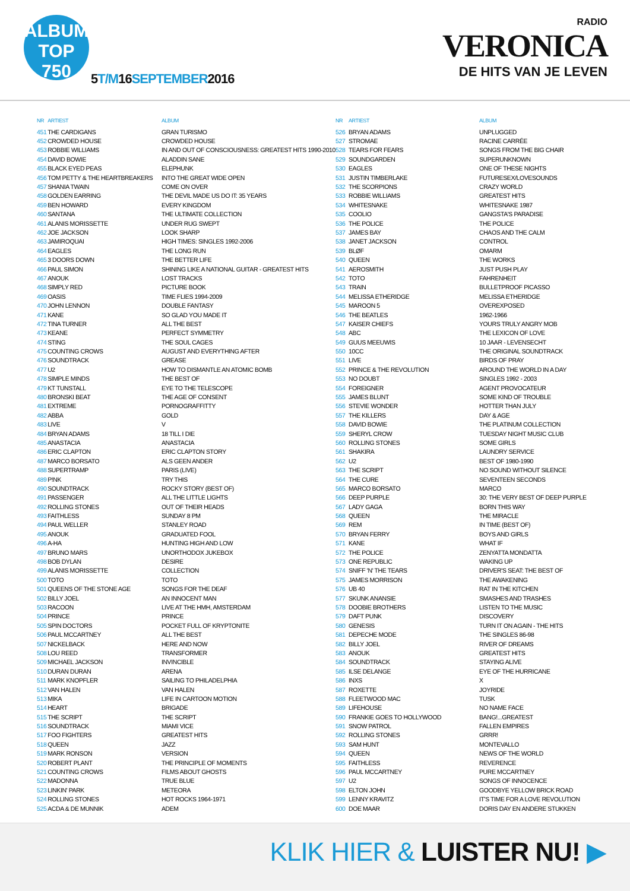ALBUM
TOP
750
5 T/M16 SEPTEMBER2016
RADIO
VERONICA
DE HITS VAN JE LEVEN
| NR | ARTIEST | ALBUM |
| --- | --- | --- |
| 451 | THE CARDIGANS | GRAN TURISMO |
| 452 | CROWDED HOUSE | CROWDED HOUSE |
| 453 | ROBBIE WILLIAMS | IN AND OUT OF CONSCIOUSNESS: GREATEST HITS 1990-2010 |
| 454 | DAVID BOWIE | ALADDIN SANE |
| 455 | BLACK EYED PEAS | ELEPHUNK |
| 456 | TOM PETTY & THE HEARTBREAKERS | INTO THE GREAT WIDE OPEN |
| 457 | SHANIA TWAIN | COME ON OVER |
| 458 | GOLDEN EARRING | THE DEVIL MADE US DO IT: 35 YEARS |
| 459 | BEN HOWARD | EVERY KINGDOM |
| 460 | SANTANA | THE ULTIMATE COLLECTION |
| 461 | ALANIS MORISSETTE | UNDER RUG SWEPT |
| 462 | JOE JACKSON | LOOK SHARP |
| 463 | JAMIROQUAI | HIGH TIMES: SINGLES 1992-2006 |
| 464 | EAGLES | THE LONG RUN |
| 465 | 3 DOORS DOWN | THE BETTER LIFE |
| 466 | PAUL SIMON | SHINING LIKE A NATIONAL GUITAR - GREATEST HITS |
| 467 | ANOUK | LOST TRACKS |
| 468 | SIMPLY RED | PICTURE BOOK |
| 469 | OASIS | TIME FLIES 1994-2009 |
| 470 | JOHN LENNON | DOUBLE FANTASY |
| 471 | KANE | SO GLAD YOU MADE IT |
| 472 | TINA TURNER | ALL THE BEST |
| 473 | KEANE | PERFECT SYMMETRY |
| 474 | STING | THE SOUL CAGES |
| 475 | COUNTING CROWS | AUGUST AND EVERYTHING AFTER |
| 476 | SOUNDTRACK | GREASE |
| 477 | U2 | HOW TO DISMANTLE AN ATOMIC BOMB |
| 478 | SIMPLE MINDS | THE BEST OF |
| 479 | KT TUNSTALL | EYE TO THE TELESCOPE |
| 480 | BRONSKI BEAT | THE AGE OF CONSENT |
| 481 | EXTREME | PORNOGRAFFITTY |
| 482 | ABBA | GOLD |
| 483 | LIVE | V |
| 484 | BRYAN ADAMS | 18 TILL I DIE |
| 485 | ANASTACIA | ANASTACIA |
| 486 | ERIC CLAPTON | ERIC CLAPTON STORY |
| 487 | MARCO BORSATO | ALS GEEN ANDER |
| 488 | SUPERTRAMP | PARIS (LIVE) |
| 489 | P!NK | TRY THIS |
| 490 | SOUNDTRACK | ROCKY STORY (BEST OF) |
| 491 | PASSENGER | ALL THE LITTLE LIGHTS |
| 492 | ROLLING STONES | OUT OF THEIR HEADS |
| 493 | FAITHLESS | SUNDAY 8 PM |
| 494 | PAUL WELLER | STANLEY ROAD |
| 495 | ANOUK | GRADUATED FOOL |
| 496 | A-HA | HUNTING HIGH AND LOW |
| 497 | BRUNO MARS | UNORTHODOX JUKEBOX |
| 498 | BOB DYLAN | DESIRE |
| 499 | ALANIS MORISSETTE | COLLECTION |
| 500 | TOTO | TOTO |
| 501 | QUEENS OF THE STONE AGE | SONGS FOR THE DEAF |
| 502 | BILLY JOEL | AN INNOCENT MAN |
| 503 | RACOON | LIVE AT THE HMH, AMSTERDAM |
| 504 | PRINCE | PRINCE |
| 505 | SPIN DOCTORS | POCKET FULL OF KRYPTONITE |
| 506 | PAUL MCCARTNEY | ALL THE BEST |
| 507 | NICKELBACK | HERE AND NOW |
| 508 | LOU REED | TRANSFORMER |
| 509 | MICHAEL JACKSON | INVINCIBLE |
| 510 | DURAN DURAN | ARENA |
| 511 | MARK KNOPFLER | SAILING TO PHILADELPHIA |
| 512 | VAN HALEN | VAN HALEN |
| 513 | MIKA | LIFE IN CARTOON MOTION |
| 514 | HEART | BRIGADE |
| 515 | THE SCRIPT | THE SCRIPT |
| 516 | SOUNDTRACK | MIAMI VICE |
| 517 | FOO FIGHTERS | GREATEST HITS |
| 518 | QUEEN | JAZZ |
| 519 | MARK RONSON | VERSION |
| 520 | ROBERT PLANT | THE PRINCIPLE OF MOMENTS |
| 521 | COUNTING CROWS | FILMS ABOUT GHOSTS |
| 522 | MADONNA | TRUE BLUE |
| 523 | LINKIN' PARK | METEORA |
| 524 | ROLLING STONES | HOT ROCKS 1964-1971 |
| 525 | ACDA & DE MUNNIK | ADEM |
| NR | ARTIEST | ALBUM |
| --- | --- | --- |
| 526 | BRYAN ADAMS | UNPLUGGED |
| 527 | STROMAE | RACINE CARRÉE |
| 528 | TEARS FOR FEARS | SONGS FROM THE BIG CHAIR |
| 529 | SOUNDGARDEN | SUPERUNKNOWN |
| 530 | EAGLES | ONE OF THESE NIGHTS |
| 531 | JUSTIN TIMBERLAKE | FUTURESEX/LOVESOUNDS |
| 532 | THE SCORPIONS | CRAZY WORLD |
| 533 | ROBBIE WILLIAMS | GREATEST HITS |
| 534 | WHITESNAKE | WHITESNAKE 1987 |
| 535 | COOLIO | GANGSTA'S PARADISE |
| 536 | THE POLICE | THE POLICE |
| 537 | JAMES BAY | CHAOS AND THE CALM |
| 538 | JANET JACKSON | CONTROL |
| 539 | BLØF | OMARM |
| 540 | QUEEN | THE WORKS |
| 541 | AEROSMITH | JUST PUSH PLAY |
| 542 | TOTO | FAHRENHEIT |
| 543 | TRAIN | BULLETPROOF PICASSO |
| 544 | MELISSA ETHERIDGE | MELISSA ETHERIDGE |
| 545 | MAROON 5 | OVEREXPOSED |
| 546 | THE BEATLES | 1962-1966 |
| 547 | KAISER CHIEFS | YOURS TRULY ANGRY MOB |
| 548 | ABC | THE LEXICON OF LOVE |
| 549 | GUUS MEEUWIS | 10 JAAR - LEVENSECHT |
| 550 | 10CC | THE ORIGINAL SOUNDTRACK |
| 551 | LIVE | BIRDS OF PRAY |
| 552 | PRINCE & THE REVOLUTION | AROUND THE WORLD IN A DAY |
| 553 | NO DOUBT | SINGLES 1992 - 2003 |
| 554 | FOREIGNER | AGENT PROVOCATEUR |
| 555 | JAMES BLUNT | SOME KIND OF TROUBLE |
| 556 | STEVIE WONDER | HOTTER THAN JULY |
| 557 | THE KILLERS | DAY & AGE |
| 558 | DAVID BOWIE | THE PLATINUM COLLECTION |
| 559 | SHERYL CROW | TUESDAY NIGHT MUSIC CLUB |
| 560 | ROLLING STONES | SOME GIRLS |
| 561 | SHAKIRA | LAUNDRY SERVICE |
| 562 | U2 | BEST OF 1980-1990 |
| 563 | THE SCRIPT | NO SOUND WITHOUT SILENCE |
| 564 | THE CURE | SEVENTEEN SECONDS |
| 565 | MARCO BORSATO | MARCO |
| 566 | DEEP PURPLE | 30: THE VERY BEST OF DEEP PURPLE |
| 567 | LADY GAGA | BORN THIS WAY |
| 568 | QUEEN | THE MIRACLE |
| 569 | REM | IN TIME (BEST OF) |
| 570 | BRYAN FERRY | BOYS AND GIRLS |
| 571 | KANE | WHAT IF |
| 572 | THE POLICE | ZENYATTA MONDATTA |
| 573 | ONE REPUBLIC | WAKING UP |
| 574 | SNIFF 'N' THE TEARS | DRIVER'S SEAT: THE BEST OF |
| 575 | JAMES MORRISON | THE AWAKENING |
| 576 | UB 40 | RAT IN THE KITCHEN |
| 577 | SKUNK ANANSIE | SMASHES AND TRASHES |
| 578 | DOOBIE BROTHERS | LISTEN TO THE MUSIC |
| 579 | DAFT PUNK | DISCOVERY |
| 580 | GENESIS | TURN IT ON AGAIN - THE HITS |
| 581 | DEPECHE MODE | THE SINGLES 86-98 |
| 582 | BILLY JOEL | RIVER OF DREAMS |
| 583 | ANOUK | GREATEST HITS |
| 584 | SOUNDTRACK | STAYING ALIVE |
| 585 | ILSE DELANGE | EYE OF THE HURRICANE |
| 586 | INXS | X |
| 587 | ROXETTE | JOYRIDE |
| 588 | FLEETWOOD MAC | TUSK |
| 589 | LIFEHOUSE | NO NAME FACE |
| 590 | FRANKIE GOES TO HOLLYWOOD | BANG!...GREATEST |
| 591 | SNOW PATROL | FALLEN EMPIRES |
| 592 | ROLLING STONES | GRRR! |
| 593 | SAM HUNT | MONTEVALLO |
| 594 | QUEEN | NEWS OF THE WORLD |
| 595 | FAITHLESS | REVERENCE |
| 596 | PAUL MCCARTNEY | PURE MCCARTNEY |
| 597 | U2 | SONGS OF INNOCENCE |
| 598 | ELTON JOHN | GOODBYE YELLOW BRICK ROAD |
| 599 | LENNY KRAVITZ | IT'S TIME FOR A LOVE REVOLUTION |
| 600 | DOE MAAR | DORIS DAY EN ANDERE STUKKEN |
KLIK HIER & LUISTER NU! ▶